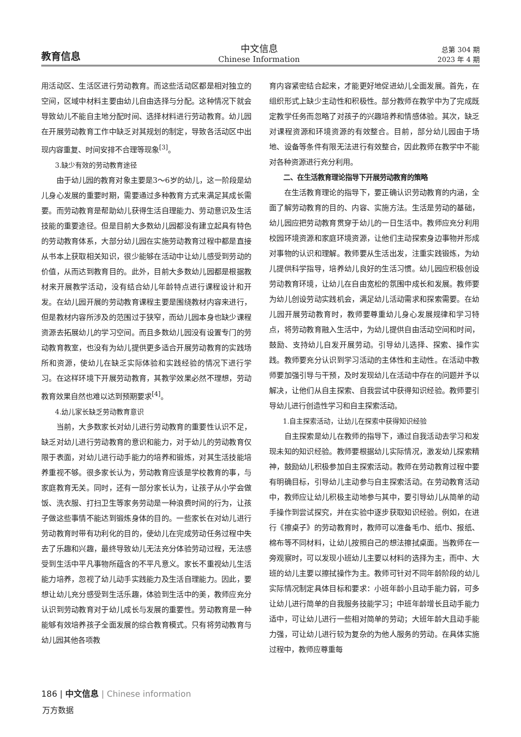教育信息
中文信息
Chinese Information
总第 304 期
2023 年 4 期
用活动区、生活区进行劳动教育。而这些活动区都是相对独立的空间，区域中材料主要由幼儿自由选择与分配。这种情况下就会导致幼儿不能自主地分配时间、选择材料进行劳动教育。幼儿园在开展劳动教育工作中缺乏对其规划的制定，导致各活动区中出现内容重复、时间安排不合理等现象<sup>[3]</sup>。
3.缺少有效的劳动教育途径
由于幼儿园的教育对象主要是3～6岁的幼儿，这一阶段是幼儿身心发展的重要时期，需要通过多种教育方式来满足其成长需要。而劳动教育是帮助幼儿获得生活自理能力、劳动意识及生活技能的重要途径。但是目前大多数幼儿园都没有建立起具有特色的劳动教育体系，大部分幼儿园在实施劳动教育过程中都是直接从书本上获取相关知识，很少能够在活动中让幼儿感受到劳动的价值，从而达到教育目的。此外，目前大多数幼儿园都是根据教材来开展教学活动，没有结合幼儿年龄特点进行课程设计和开发。在幼儿园开展的劳动教育课程主要是围绕教材内容来进行，但是教材内容所涉及的范围过于狭窄，而幼儿园本身也缺少课程资源去拓展幼儿的学习空间。而且多数幼儿园没有设置专门的劳动教育教室，也没有为幼儿提供更多适合开展劳动教育的实践场所和资源，使幼儿在缺乏实际体验和实践经验的情况下进行学习。在这样环境下开展劳动教育，其教学效果必然不理想，劳动教育效果自然也难以达到预期要求<sup>[4]</sup>。
4.幼儿家长缺乏劳动教育意识
当前，大多数家长对幼儿进行劳动教育的重要性认识不足，缺乏对幼儿进行劳动教育的意识和能力，对于幼儿的劳动教育仅限于表面，对幼儿进行动手能力的培养和锻炼，对其生活技能培养重视不够。很多家长认为，劳动教育应该是学校教育的事，与家庭教育无关。同时，还有一部分家长认为，让孩子从小学会做饭、洗衣服、打扫卫生等家务劳动是一种浪费时间的行为，让孩子做这些事情不能达到锻炼身体的目的。一些家长在对幼儿进行劳动教育时带有功利化的目的，使幼儿在完成劳动任务过程中失去了乐趣和兴趣，最终导致幼儿无法充分体验劳动过程，无法感受到生活中平凡事物所蕴含的不平凡意义。家长不重视幼儿生活能力培养，忽视了幼儿动手实践能力及生活自理能力。因此，要想让幼儿充分感受到生活乐趣，体验到生活中的美，教师应充分认识到劳动教育对于幼儿成长与发展的重要性。劳动教育是一种能够有效培养孩子全面发展的综合教育模式。只有将劳动教育与幼儿园其他各项教
育内容紧密结合起来，才能更好地促进幼儿全面发展。首先，在组织形式上缺少主动性和积极性。部分教师在教学中为了完成既定教学任务而忽略了对孩子的兴趣培养和情感体验。其次，缺乏对课程资源和环境资源的有效整合。目前，部分幼儿园由于场地、设备等条件有限无法进行有效整合，因此教师在教学中不能对各种资源进行充分利用。
二、在生活教育理论指导下开展劳动教育的策略
在生活教育理论的指导下，要正确认识劳动教育的内涵，全面了解劳动教育的目的、内容、实施方法。生活是劳动的基础，幼儿园应把劳动教育贯穿于幼儿的一日生活中。教师应充分利用校园环境资源和家庭环境资源，让他们主动探索身边事物并形成对事物的认识和理解。教师要从生活出发，注重实践锻炼，为幼儿提供科学指导，培养幼儿良好的生活习惯。幼儿园应积极创设劳动教育环境，让幼儿在自由宽松的氛围中成长和发展。教师要为幼儿创设劳动实践机会，满足幼儿活动需求和探索需要。在幼儿园开展劳动教育时，教师要尊重幼儿身心发展规律和学习特点，将劳动教育融入生活中，为幼儿提供自由活动空间和时间，鼓励、支持幼儿自发开展劳动。引导幼儿选择、探索、操作实践。教师要充分认识到学习活动的主体性和主动性。在活动中教师要加强引导与干预，及时发现幼儿在活动中存在的问题并予以解决，让他们从自主探索、自我尝试中获得知识经验。教师要引导幼儿进行创造性学习和自主探索活动。
1.自主探索活动，让幼儿在探索中获得知识经验
自主探索是幼儿在教师的指导下，通过自我活动去学习和发现未知的知识经验。教师要根据幼儿实际情况，激发幼儿探索精神，鼓励幼儿积极参加自主探索活动。教师在劳动教育过程中要有明确目标，引导幼儿主动参与自主探索活动。在劳动教育活动中，教师应让幼儿积极主动地参与其中，要引导幼儿从简单的动手操作到尝试探究，并在实验中逐步获取知识经验。例如，在进行《擦桌子》的劳动教育时，教师可以准备毛巾、纸巾、报纸、棉布等不同材料，让幼儿按照自己的想法擦拭桌面。当教师在一旁观察时，可以发现小班幼儿主要以材料的选择为主，而中、大班的幼儿主要以擦拭操作为主。教师可针对不同年龄阶段的幼儿实际情况制定具体目标和要求：小班年龄小且动手能力弱，可多让幼儿进行简单的自我服务技能学习；中班年龄增长且动手能力适中，可让幼儿进行一些相对简单的劳动；大班年龄大且动手能力强，可让幼儿进行较为复杂的为他人服务的劳动。在具体实施过程中，教师应尊重每
186 | 中文信息 | Chinese information
万方数据